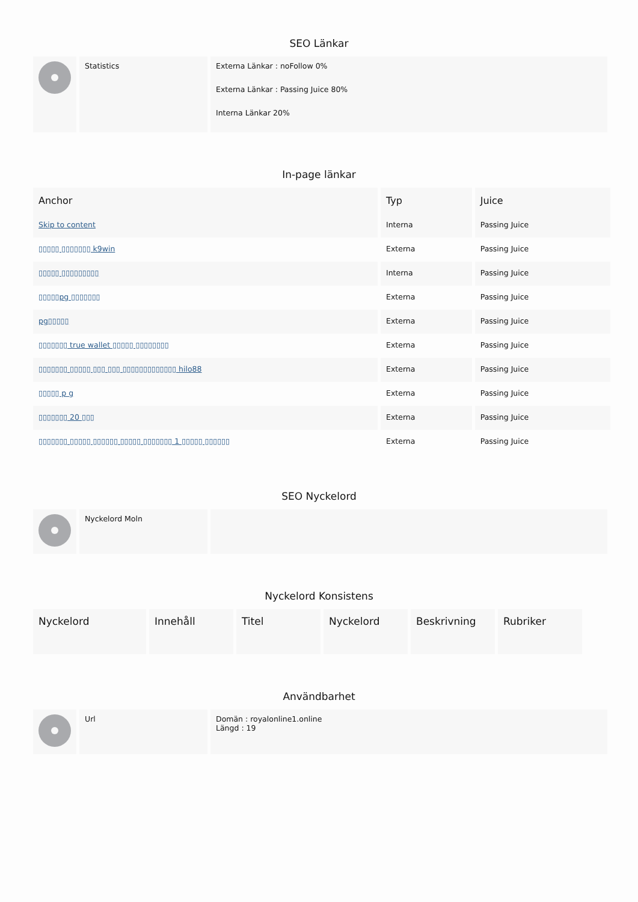SEO Länkar
| | Statistics | Externa Länkar : noFollow 0% Externa Länkar : Passing Juice 80% Interna Länkar 20% |
In-page länkar
| Anchor | Typ | Juice |
| --- | --- | --- |
| Skip to content | Interna | Passing Juice |
| ▯▯▯▯▯ ▯▯▯▯▯▯▯ k9win | Externa | Passing Juice |
| ▯▯▯▯▯ ▯▯▯▯▯▯▯▯▯ | Interna | Passing Juice |
| ▯▯▯▯▯pg ▯▯▯▯▯▯▯ | Externa | Passing Juice |
| pg▯▯▯▯▯ | Externa | Passing Juice |
| ▯▯▯▯▯▯▯ true wallet ▯▯▯▯▯ ▯▯▯▯▯▯▯▯ | Externa | Passing Juice |
| ▯▯▯▯▯▯▯ ▯▯▯▯▯ ▯▯▯ ▯▯▯ ▯▯▯▯▯▯▯▯▯▯▯▯▯ hilo88 | Externa | Passing Juice |
| ▯▯▯▯▯ p g | Externa | Passing Juice |
| ▯▯▯▯▯▯▯ 20 ▯▯▯ | Externa | Passing Juice |
| ▯▯▯▯▯▯▯ ▯▯▯▯▯ ▯▯▯▯▯▯ ▯▯▯▯▯ ▯▯▯▯▯▯▯ 1 ▯▯▯▯▯ ▯▯▯▯▯▯ | Externa | Passing Juice |
SEO Nyckelord
| | Nyckelord Moln | |
Nyckelord Konsistens
| Nyckelord | Innehåll | Titel | Nyckelord | Beskrivning | Rubriker |
| --- | --- | --- | --- | --- | --- |
Användbarhet
| | Url | Domän : royalonline1.online Längd : 19 |